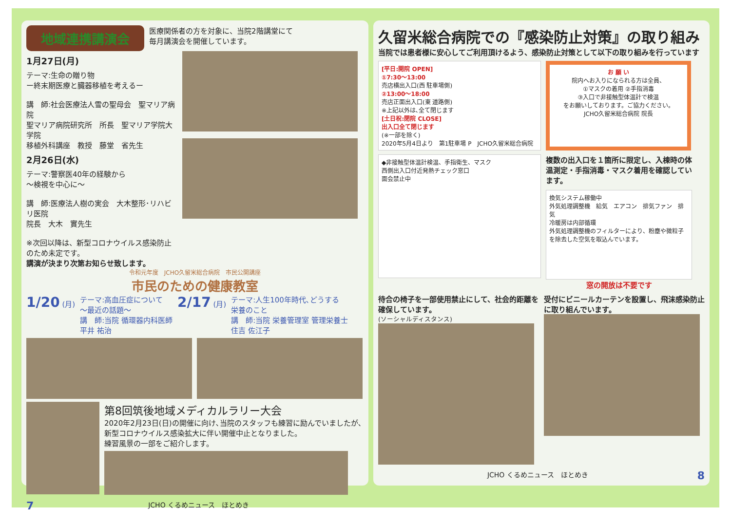地域連携講演会
医療関係者の方を対象に、当院2階講堂にて
毎月講演会を開催しています。
1月27日(月)
テーマ:生命の贈り物
ー終末期医療と臓器移植を考えるー
講　師:社会医療法人雪の聖母会　聖マリア病院
聖マリア病院研究所　所長　聖マリア学院大学院
移植外科講座　教授　藤堂　省先生
2月26日(水)
テーマ:警察医40年の経験から
～検視を中心に～
講　師:医療法人樹の実会　大木整形･リハビリ医院
院長　大木　實先生
※次回以降は、新型コロナウイルス感染防止のため未定です。
講演が決まり次第お知らせ致します。
令和元年度　JCHO久留米総合病院　市民公開講座
市民のための健康教室
1/20 (月) テーマ:高血圧症について
～最近の話題～
講　師:当院 循環器内科医師
平井 祐治
2/17 (月) テーマ:人生100年時代､どうする
栄養のこと
講　師:当院 栄養管理室 管理栄養士
住吉 佐江子
第8回筑後地域メディカルラリー大会
2020年2月23日(日)の開催に向け､当院のスタッフも練習に励んでいましたが､
新型コロナウイルス感染拡大に伴い開催中止となりました。
練習風景の一部をご紹介します。
7 JCHO くるめニュース　ほとめき
久留米総合病院での『感染防止対策』の取り組み
当院では患者様に安心してご利用頂けるよう、感染防止対策として以下の取り組みを行っています
[平日:開院 OPEN]
①7:30～13:00
売店横出入口(西 駐車場側)
②13:00～18:00
売店正面出入口(東 道路側)
※上記以外は､全て閉じます
[土日祝:閉院 CLOSE]
出入口全て閉じます
(※一部を除く)
2020年5月4日より　第1駐車場 P　JCHO久留米総合病院
お 願 い
院内へお入りになられる方は全員、
①マスクの着用 ②手指消毒
③入口で非接触型体温計で検温
をお願いしております。ご協力ください。
JCHO久留米総合病院 院長
◆非接触型体温計検温、手指衛生、マスク
西側出入口付近発熱チェック窓口
面会禁止中
複数の出入口を１箇所に限定し、入棟時の体温測定・手指消毒・マスク着用を確認しています。
換気システム稼働中
外気処理調整機　給気　エアコン　排気ファン　排気
冷暖房は内部循環
外気処理調整機のフィルターにより、粉塵や微粒子を除去した空気を取込んでいます。
窓の開放は不要です
待合の椅子を一部使用禁止にして、社会的距離を確保しています。
(ソーシャルディスタンス)
受付にビニールカーテンを設置し、飛沫感染防止に取り組んでいます。
JCHO くるめニュース　ほとめき 8